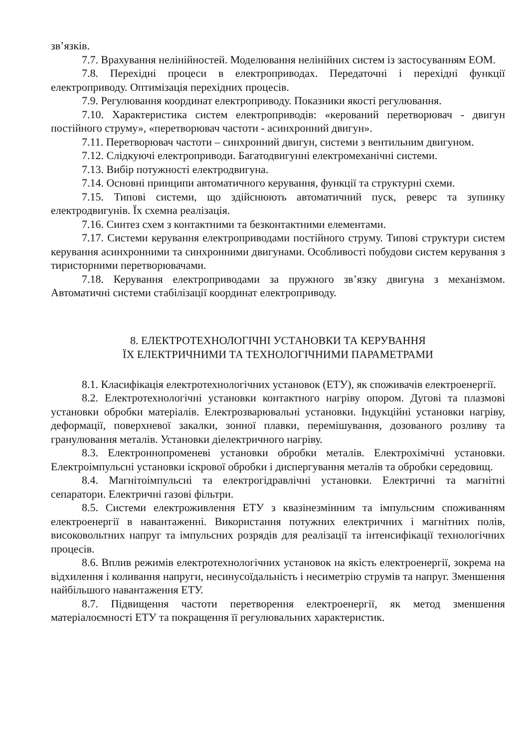зв’язків.
7.7. Врахування нелінійностей. Моделювання нелінійних систем із застосуванням ЕОМ.
7.8. Перехідні процеси в електроприводах. Передаточні і перехідні функції електроприводу. Оптимізація перехідних процесів.
7.9. Регулювання координат електроприводу. Показники якості регулювання.
7.10. Характеристика систем електроприводів: «керований перетворювач - двигун постійного струму», «перетворювач частоти - асинхронний двигун».
7.11. Перетворювач частоти – синхронний двигун, системи з вентильним двигуном.
7.12. Слідкуючі електроприводи. Багатодвигунні електромеханічні системи.
7.13. Вибір потужності електродвигуна.
7.14. Основні принципи автоматичного керування, функції та структурні схеми.
7.15. Типові системи, що здійснюють автоматичний пуск, реверс та зупинку електродвигунів. Їх схемна реалізація.
7.16. Синтез схем з контактними та безконтактними елементами.
7.17. Системи керування електроприводами постійного струму. Типові структури систем керування асинхронними та синхронними двигунами. Особливості побудови систем керування з тиристорними перетворювачами.
7.18. Керування електроприводами за пружного зв’язку двигуна з механізмом. Автоматичні системи стабілізації координат електроприводу.
8. ЕЛЕКТРОТЕХНОЛОГІЧНІ УСТАНОВКИ ТА КЕРУВАННЯ
ЇХ ЕЛЕКТРИЧНИМИ ТА ТЕХНОЛОГІЧНИМИ ПАРАМЕТРАМИ
8.1. Класифікація електротехнологічних установок (ЕТУ), як споживачів електроенергії.
8.2. Електротехнологічні установки контактного нагріву опором. Дугові та плазмові установки обробки матеріалів. Електрозварювальні установки. Індукційні установки нагріву, деформації, поверхневої закалки, зонної плавки, перемішування, дозованого розливу та гранулювання металів. Установки діелектричного нагріву.
8.3. Електроннопроменеві установки обробки металів. Електрохімічні установки. Електроімпульсні установки іскрової обробки і диспергування металів та обробки середовищ.
8.4. Магнітоімпульсні та електрогідравлічні установки. Електричні та магнітні сепаратори. Електричні газові фільтри.
8.5. Системи електроживлення ЕТУ з квазінезмінним та імпульсним споживанням електроенергії в навантаженні. Використання потужних електричних і магнітних полів, високовольтних напруг та імпульсних розрядів для реалізації та інтенсифікації технологічних процесів.
8.6. Вплив режимів електротехнологічних установок на якість електроенергії, зокрема на відхилення і коливання напруги, несинусоїдальність і несиметрію струмів та напруг. Зменшення найбільшого навантаження ЕТУ.
8.7. Підвищення частоти перетворення електроенергії, як метод зменшення матеріалоємності ЕТУ та покращення її регулювальних характеристик.